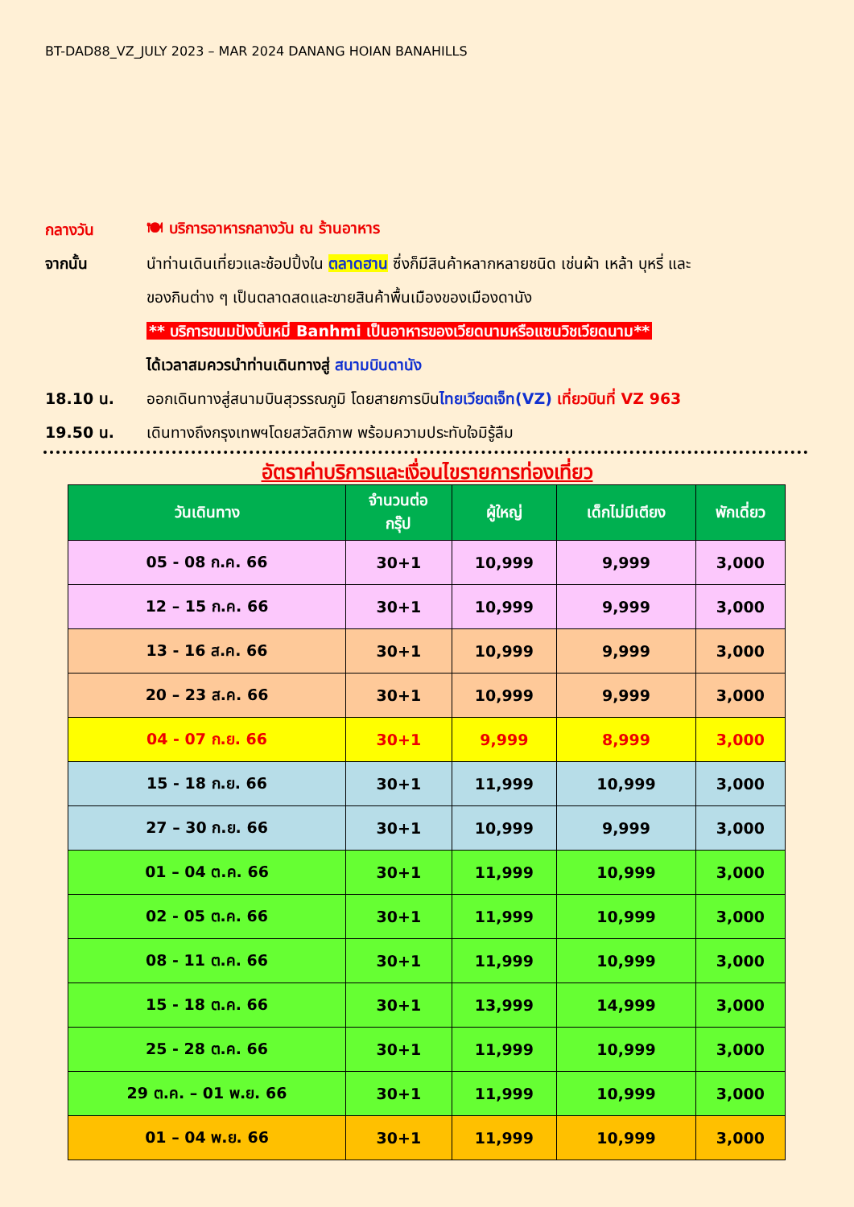BT-DAD88_VZ_JULY 2023 – MAR 2024 DANANG HOIAN BANAHILLS
กลางวัน
🍽 บริการอาหารกลางวัน ณ ร้านอาหาร
จากนั้น
นำท่านเดินเที่ยวและช้อปปิ้งใน ตลาดฮาน ซึ่งก็มีสินค้าหลากหลายชนิด เช่นผ้า เหล้า บุหรี่ และ
ของกินต่าง ๆ เป็นตลาดสดและขายสินค้าพื้นเมืองของเมืองดานัง
** บริการขนมปังบั้นหมี่ Banhmi เป็นอาหารของเวียดนามหรือแซนวิชเวียดนาม**
ได้เวลาสมควรนำท่านเดินทางสู่ สนามบินดานัง
18.10 น.
ออกเดินทางสู่สนามบินสุวรรณภูมิ โดยสายการบินไทยเวียตเจ็ท(VZ) เที่ยวบินที่ VZ 963
19.50 น.
เดินทางถึงกรุงเทพฯโดยสวัสดิภาพ พร้อมความประทับใจมิรู้ลืม
อัตราค่าบริการและเงื่อนไขรายการท่องเที่ยว
| วันเดินทาง | จำนวนต่อ กรุ๊ป | ผู้ใหญ่ | เด็กไม่มีเตียง | พักเดี่ยว |
| --- | --- | --- | --- | --- |
| 05 - 08 ก.ค. 66 | 30+1 | 10,999 | 9,999 | 3,000 |
| 12 – 15 ก.ค. 66 | 30+1 | 10,999 | 9,999 | 3,000 |
| 13 - 16 ส.ค. 66 | 30+1 | 10,999 | 9,999 | 3,000 |
| 20 – 23 ส.ค. 66 | 30+1 | 10,999 | 9,999 | 3,000 |
| 04 - 07 ก.ย. 66 | 30+1 | 9,999 | 8,999 | 3,000 |
| 15 - 18 ก.ย. 66 | 30+1 | 11,999 | 10,999 | 3,000 |
| 27 – 30 ก.ย. 66 | 30+1 | 10,999 | 9,999 | 3,000 |
| 01 – 04 ต.ค. 66 | 30+1 | 11,999 | 10,999 | 3,000 |
| 02 - 05 ต.ค. 66 | 30+1 | 11,999 | 10,999 | 3,000 |
| 08 - 11 ต.ค. 66 | 30+1 | 11,999 | 10,999 | 3,000 |
| 15 - 18 ต.ค. 66 | 30+1 | 13,999 | 14,999 | 3,000 |
| 25 - 28 ต.ค. 66 | 30+1 | 11,999 | 10,999 | 3,000 |
| 29 ต.ค. – 01 พ.ย. 66 | 30+1 | 11,999 | 10,999 | 3,000 |
| 01 – 04 พ.ย. 66 | 30+1 | 11,999 | 10,999 | 3,000 |